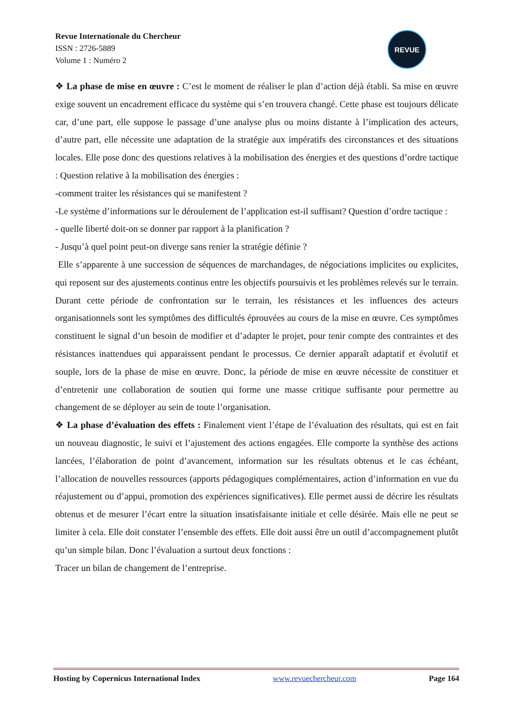Revue Internationale du Chercheur
ISSN : 2726-5889
Volume 1 : Numéro 2
REVUE
❖ La phase de mise en œuvre : C’est le moment de réaliser le plan d’action déjà établi. Sa mise en œuvre exige souvent un encadrement efficace du système qui s’en trouvera changé. Cette phase est toujours délicate car, d’une part, elle suppose le passage d’une analyse plus ou moins distante à l’implication des acteurs, d’autre part, elle nécessite une adaptation de la stratégie aux impératifs des circonstances et des situations locales. Elle pose donc des questions relatives à la mobilisation des énergies et des questions d’ordre tactique : Question relative à la mobilisation des énergies :
-comment traiter les résistances qui se manifestent ?
-Le système d’informations sur le déroulement de l’application est-il suffisant? Question d’ordre tactique :
- quelle liberté doit-on se donner par rapport à la planification ?
- Jusqu’à quel point peut-on diverge sans renier la stratégie définie ?
Elle s’apparente à une succession de séquences de marchandages, de négociations implicites ou explicites, qui reposent sur des ajustements continus entre les objectifs poursuivis et les problèmes relevés sur le terrain. Durant cette période de confrontation sur le terrain, les résistances et les influences des acteurs organisationnels sont les symptômes des difficultés éprouvées au cours de la mise en œuvre. Ces symptômes constituent le signal d’un besoin de modifier et d’adapter le projet, pour tenir compte des contraintes et des résistances inattendues qui apparaissent pendant le processus. Ce dernier apparaît adaptatif et évolutif et souple, lors de la phase de mise en œuvre. Donc, la période de mise en œuvre nécessite de constituer et d’entretenir une collaboration de soutien qui forme une masse critique suffisante pour permettre au changement de se déployer au sein de toute l’organisation.
❖ La phase d’évaluation des effets : Finalement vient l’étape de l’évaluation des résultats, qui est en fait un nouveau diagnostic, le suivi et l’ajustement des actions engagées. Elle comporte la synthèse des actions lancées, l’élaboration de point d’avancement, information sur les résultats obtenus et le cas échéant, l’allocation de nouvelles ressources (apports pédagogiques complémentaires, action d’information en vue du réajustement ou d’appui, promotion des expériences significatives). Elle permet aussi de décrire les résultats obtenus et de mesurer l’écart entre la situation insatisfaisante initiale et celle désirée. Mais elle ne peut se limiter à cela. Elle doit constater l’ensemble des effets. Elle doit aussi être un outil d’accompagnement plutôt qu’un simple bilan. Donc l’évaluation a surtout deux fonctions :
Tracer un bilan de changement de l’entreprise.
Hosting by Copernicus International Index www.revuechercheur.com Page 164